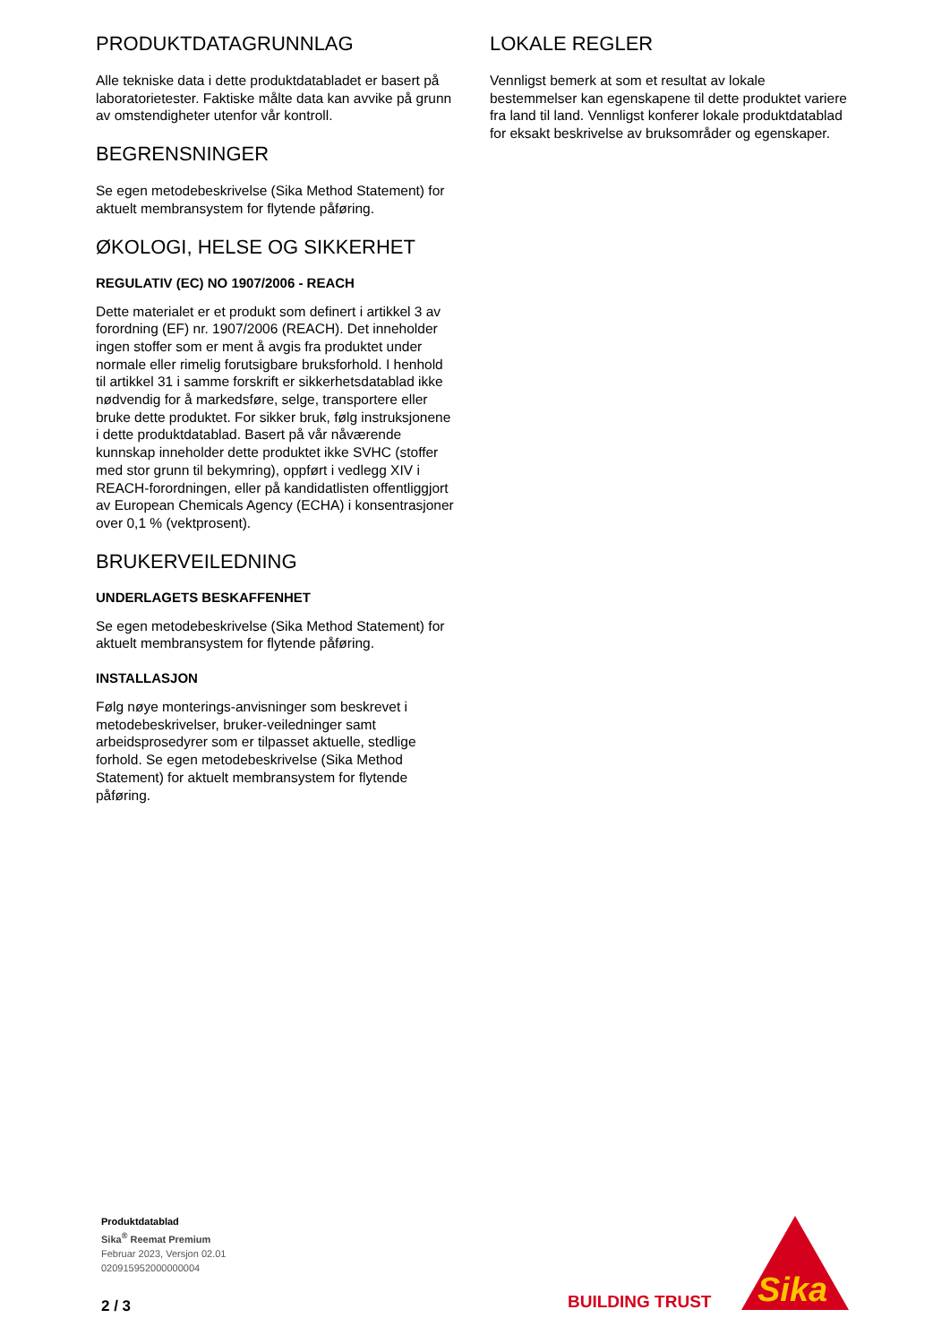PRODUKTDATAGRUNNLAG
Alle tekniske data i dette produktdatabladet er basert på laboratorietester. Faktiske målte data kan avvike på grunn av omstendigheter utenfor vår kontroll.
BEGRENSNINGER
Se egen metodebeskrivelse (Sika Method Statement) for aktuelt membransystem for flytende påføring.
ØKOLOGI, HELSE OG SIKKERHET
REGULATIV (EC) NO 1907/2006 - REACH
Dette materialet er et produkt som definert i artikkel 3 av forordning (EF) nr. 1907/2006 (REACH). Det inneholder ingen stoffer som er ment å avgis fra produktet under normale eller rimelig forutsigbare bruksforhold. I henhold til artikkel 31 i samme forskrift er sikkerhetsdatablad ikke nødvendig for å markedsføre, selge, transportere eller bruke dette produktet. For sikker bruk, følg instruksjonene i dette produktdatablad. Basert på vår nåværende kunnskap inneholder dette produktet ikke SVHC (stoffer med stor grunn til bekymring), oppført i vedlegg XIV i REACH-forordningen, eller på kandidatlisten offentliggjort av European Chemicals Agency (ECHA) i konsentrasjoner over 0,1 % (vektprosent).
BRUKERVEILEDNING
UNDERLAGETS BESKAFFENHET
Se egen metodebeskrivelse (Sika Method Statement) for aktuelt membransystem for flytende påføring.
INSTALLASJON
Følg nøye monterings-anvisninger som beskrevet i metodebeskrivelser, bruker-veiledninger samt arbeidsprosedyrer som er tilpasset aktuelle, stedlige forhold. Se egen metodebeskrivelse (Sika Method Statement) for aktuelt membransystem for flytende påføring.
LOKALE REGLER
Vennligst bemerk at som et resultat av lokale bestemmelser kan egenskapene til dette produktet variere fra land til land. Vennligst konferer lokale produktdatablad for eksakt beskrivelse av bruksområder og egenskaper.
Produktdatablad
Sika<sup>®</sup> Reemat Premium
Februar 2023, Versjon 02.01
020915952000000004
2 / 3 BUILDING TRUST
Sika